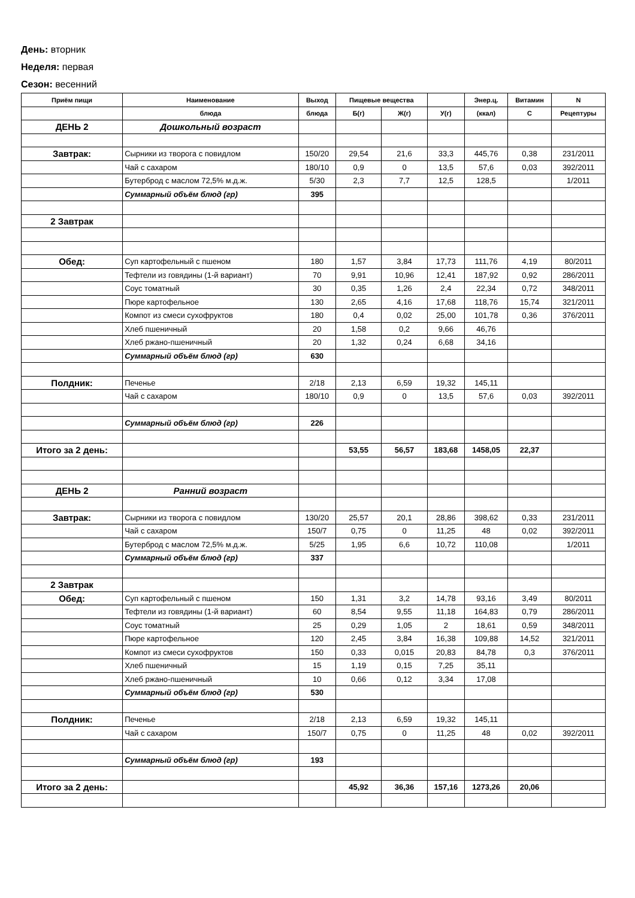День: вторник
Неделя: первая
Сезон: весенний
| Приём пищи | Наименование | Выход | Пищевые вещества | | | Энер.ц. | Витамин | N |
| --- | --- | --- | --- | --- | --- | --- | --- | --- |
| | блюда | блюда | Б(г) | Ж(г) | У(г) | (ккал) | С | Рецептуры |
| ДЕНЬ 2 | Дошкольный возраст | | | | | | | |
| Завтрак: | Сырники из творога с повидлом | 150/20 | 29,54 | 21,6 | 33,3 | 445,76 | 0,38 | 231/2011 |
| | Чай с сахаром | 180/10 | 0,9 | 0 | 13,5 | 57,6 | 0,03 | 392/2011 |
| | Бутерброд с маслом 72,5% м.д.ж. | 5/30 | 2,3 | 7,7 | 12,5 | 128,5 | | 1/2011 |
| | Суммарный объём блюд (гр) | 395 | | | | | | |
| 2 Завтрак | | | | | | | | |
| Обед: | Суп картофельный с пшеном | 180 | 1,57 | 3,84 | 17,73 | 111,76 | 4,19 | 80/2011 |
| | Тефтели из говядины (1-й вариант) | 70 | 9,91 | 10,96 | 12,41 | 187,92 | 0,92 | 286/2011 |
| | Соус томатный | 30 | 0,35 | 1,26 | 2,4 | 22,34 | 0,72 | 348/2011 |
| | Пюре картофельное | 130 | 2,65 | 4,16 | 17,68 | 118,76 | 15,74 | 321/2011 |
| | Компот из смеси сухофруктов | 180 | 0,4 | 0,02 | 25,00 | 101,78 | 0,36 | 376/2011 |
| | Хлеб пшеничный | 20 | 1,58 | 0,2 | 9,66 | 46,76 | | |
| | Хлеб ржано-пшеничный | 20 | 1,32 | 0,24 | 6,68 | 34,16 | | |
| | Суммарный объём блюд (гр) | 630 | | | | | | |
| Полдник: | Печенье | 2/18 | 2,13 | 6,59 | 19,32 | 145,11 | | |
| | Чай с сахаром | 180/10 | 0,9 | 0 | 13,5 | 57,6 | 0,03 | 392/2011 |
| | Суммарный объём блюд (гр) | 226 | | | | | | |
| Итого за 2 день: | | | 53,55 | 56,57 | 183,68 | 1458,05 | 22,37 | |
| ДЕНЬ 2 | Ранний возраст | | | | | | | |
| Завтрак: | Сырники из творога с повидлом | 130/20 | 25,57 | 20,1 | 28,86 | 398,62 | 0,33 | 231/2011 |
| | Чай с сахаром | 150/7 | 0,75 | 0 | 11,25 | 48 | 0,02 | 392/2011 |
| | Бутерброд с маслом 72,5% м.д.ж. | 5/25 | 1,95 | 6,6 | 10,72 | 110,08 | | 1/2011 |
| | Суммарный объём блюд (гр) | 337 | | | | | | |
| 2 Завтрак | | | | | | | | |
| Обед: | Суп картофельный с пшеном | 150 | 1,31 | 3,2 | 14,78 | 93,16 | 3,49 | 80/2011 |
| | Тефтели из говядины (1-й вариант) | 60 | 8,54 | 9,55 | 11,18 | 164,83 | 0,79 | 286/2011 |
| | Соус томатный | 25 | 0,29 | 1,05 | 2 | 18,61 | 0,59 | 348/2011 |
| | Пюре картофельное | 120 | 2,45 | 3,84 | 16,38 | 109,88 | 14,52 | 321/2011 |
| | Компот из смеси сухофруктов | 150 | 0,33 | 0,015 | 20,83 | 84,78 | 0,3 | 376/2011 |
| | Хлеб пшеничный | 15 | 1,19 | 0,15 | 7,25 | 35,11 | | |
| | Хлеб ржано-пшеничный | 10 | 0,66 | 0,12 | 3,34 | 17,08 | | |
| | Суммарный объём блюд (гр) | 530 | | | | | | |
| Полдник: | Печенье | 2/18 | 2,13 | 6,59 | 19,32 | 145,11 | | |
| | Чай с сахаром | 150/7 | 0,75 | 0 | 11,25 | 48 | 0,02 | 392/2011 |
| | Суммарный объём блюд (гр) | 193 | | | | | | |
| Итого за 2 день: | | | 45,92 | 36,36 | 157,16 | 1273,26 | 20,06 | |